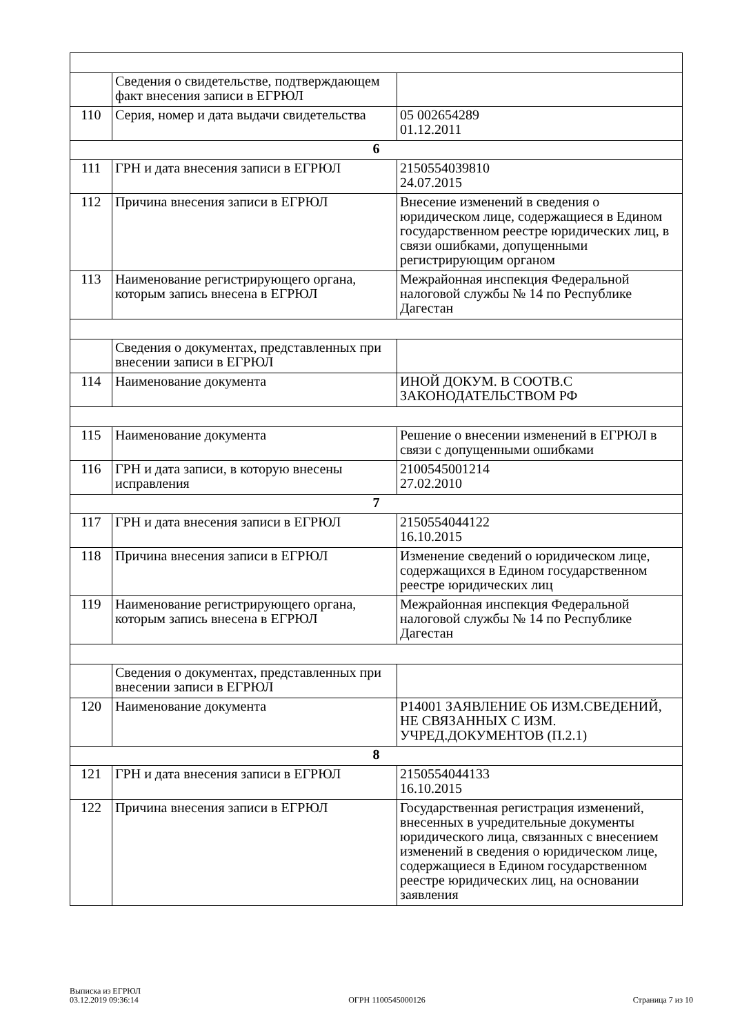| | Сведения о свидетельстве, подтверждающем факт внесения записи в ЕГРЮЛ | |
| 110 | Серия, номер и дата выдачи свидетельства | 05 002654289 01.12.2011 |
| 6 | | |
| 111 | ГРН и дата внесения записи в ЕГРЮЛ | 2150554039810 24.07.2015 |
| 112 | Причина внесения записи в ЕГРЮЛ | Внесение изменений в сведения о юридическом лице, содержащиеся в Едином государственном реестре юридических лиц, в связи ошибками, допущенными регистрирующим органом |
| 113 | Наименование регистрирующего органа, которым запись внесена в ЕГРЮЛ | Межрайонная инспекция Федеральной налоговой службы № 14 по Республике Дагестан |
| | Сведения о документах, представленных при внесении записи в ЕГРЮЛ | |
| 114 | Наименование документа | ИНОЙ ДОКУМ. В СООТВ.С ЗАКОНОДАТЕЛЬСТВОМ РФ |
| 115 | Наименование документа | Решение о внесении изменений в ЕГРЮЛ в связи с допущенными ошибками |
| 116 | ГРН и дата записи, в которую внесены исправления | 2100545001214 27.02.2010 |
| 7 | | |
| 117 | ГРН и дата внесения записи в ЕГРЮЛ | 2150554044122 16.10.2015 |
| 118 | Причина внесения записи в ЕГРЮЛ | Изменение сведений о юридическом лице, содержащихся в Едином государственном реестре юридических лиц |
| 119 | Наименование регистрирующего органа, которым запись внесена в ЕГРЮЛ | Межрайонная инспекция Федеральной налоговой службы № 14 по Республике Дагестан |
| | Сведения о документах, представленных при внесении записи в ЕГРЮЛ | |
| 120 | Наименование документа | Р14001 ЗАЯВЛЕНИЕ ОБ ИЗМ.СВЕДЕНИЙ, НЕ СВЯЗАННЫХ С ИЗМ. УЧРЕД.ДОКУМЕНТОВ (П.2.1) |
| 8 | | |
| 121 | ГРН и дата внесения записи в ЕГРЮЛ | 2150554044133 16.10.2015 |
| 122 | Причина внесения записи в ЕГРЮЛ | Государственная регистрация изменений, внесенных в учредительные документы юридического лица, связанных с внесением изменений в сведения о юридическом лице, содержащиеся в Едином государственном реестре юридических лиц, на основании заявления |
Выписка из ЕГРЮЛ
03.12.2019 09:36:14
ОГРН 1100545000126
Страница 7 из 10